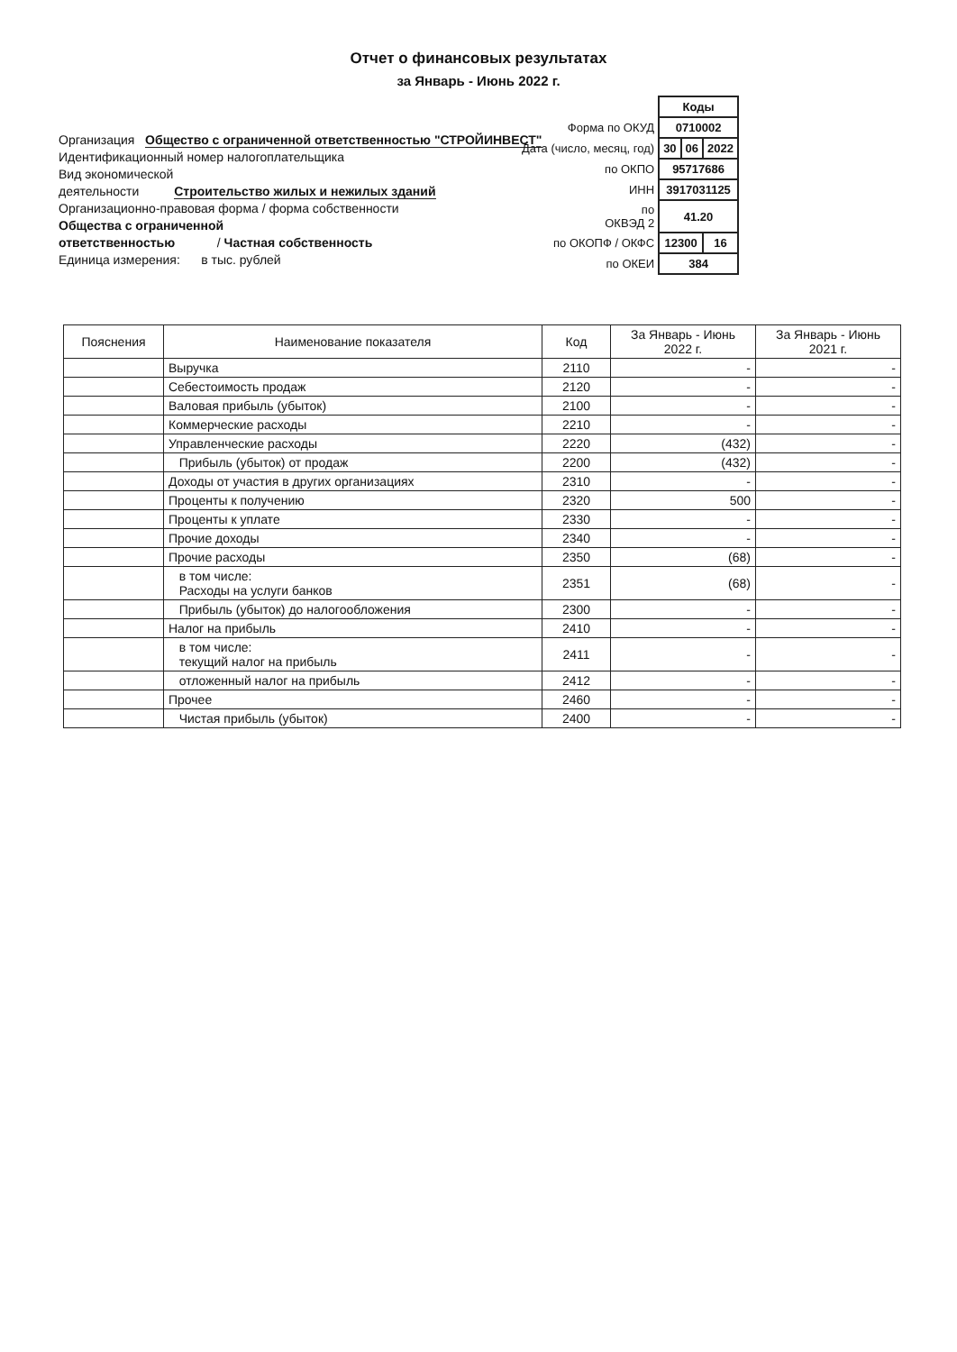Отчет о финансовых результатах
за Январь - Июнь 2022 г.
Организация Общество с ограниченной ответственностью "СТРОЙИНВЕСТ"
Идентификационный номер налогоплательщика
Вид экономической
деятельности Строительство жилых и нежилых зданий
Организационно-правовая форма / форма собственности
Общества с ограниченной
ответственностью / Частная собственность
Единица измерения: в тыс. рублей
| | Коды | | |
| Форма по ОКУД | 0710002 | | |
| Дата (число, месяц, год) | 30 | 06 | 2022 |
| по ОКПО | 95717686 | | |
| ИНН | 3917031125 | | |
| по ОКВЭД 2 | 41.20 | | |
| по ОКОПФ / ОКФС | 12300 | | 16 |
| по ОКЕИ | 384 | | |
| Пояснения | Наименование показателя | Код | За Январь - Июнь 2022 г. | За Январь - Июнь 2021 г. |
| --- | --- | --- | --- | --- |
| | Выручка | 2110 | - | - |
| | Себестоимость продаж | 2120 | - | - |
| | Валовая прибыль (убыток) | 2100 | - | - |
| | Коммерческие расходы | 2210 | - | - |
| | Управленческие расходы | 2220 | (432) | - |
| | Прибыль (убыток) от продаж | 2200 | (432) | - |
| | Доходы от участия в других организациях | 2310 | - | - |
| | Проценты к получению | 2320 | 500 | - |
| | Проценты к уплате | 2330 | - | - |
| | Прочие доходы | 2340 | - | - |
| | Прочие расходы | 2350 | (68) | - |
| | в том числе: Расходы на услуги банков | 2351 | (68) | - |
| | Прибыль (убыток) до налогообложения | 2300 | - | - |
| | Налог на прибыль | 2410 | - | - |
| | в том числе: текущий налог на прибыль | 2411 | - | - |
| | отложенный налог на прибыль | 2412 | - | - |
| | Прочее | 2460 | - | - |
| | Чистая прибыль (убыток) | 2400 | - | - |